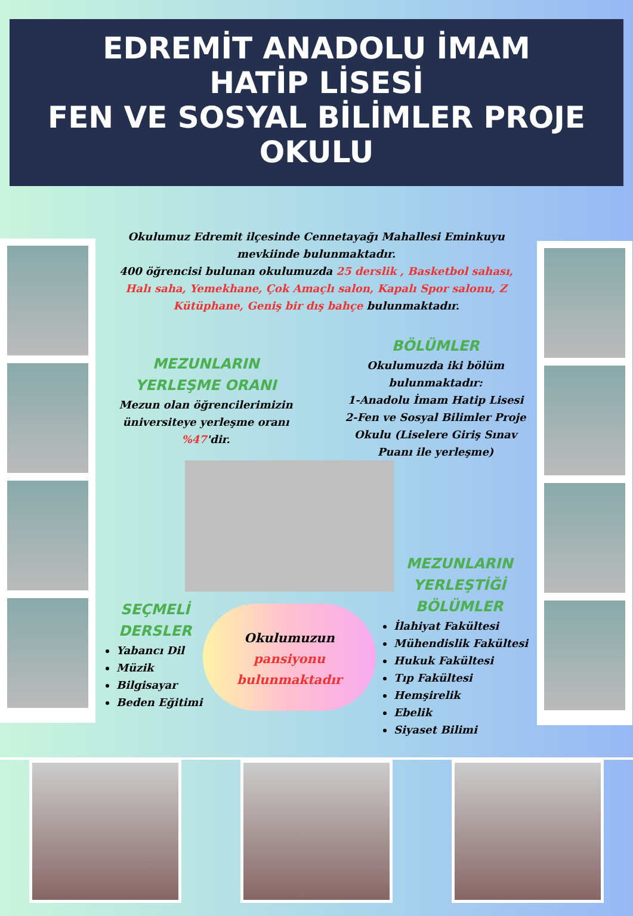EDREMİT ANADOLU İMAM
HATİP LİSESİ
FEN VE SOSYAL BİLİMLER PROJE
OKULU
Okulumuz Edremit ilçesinde Cennetayağı Mahallesi Eminkuyu mevkiinde bulunmaktadır.
400 öğrencisi bulunan okulumuzda 25 derslik , Basketbol sahası, Halı saha, Yemekhane, Çok Amaçlı salon, Kapalı Spor salonu, Z Kütüphane, Geniş bir dış bahçe bulunmaktadır.
MEZUNLARIN YERLEŞME ORANI
Mezun olan öğrencilerimizin üniversiteye yerleşme oranı %47'dir.
BÖLÜMLER
Okulumuzda iki bölüm bulunmaktadır:
1-Anadolu İmam Hatip Lisesi
2-Fen ve Sosyal Bilimler Proje Okulu (Liselere Giriş Sınav Puanı ile yerleşme)
SEÇMELİ DERSLER
Yabancı Dil
Müzik
Bilgisayar
Beden Eğitimi
Okulumuzun
pansiyonu bulunmaktadır
MEZUNLARIN YERLEŞTİĞİ BÖLÜMLER
İlahiyat Fakültesi
Mühendislik Fakültesi
Hukuk Fakültesi
Tıp Fakültesi
Hemşirelik
Ebelik
Siyaset Bilimi